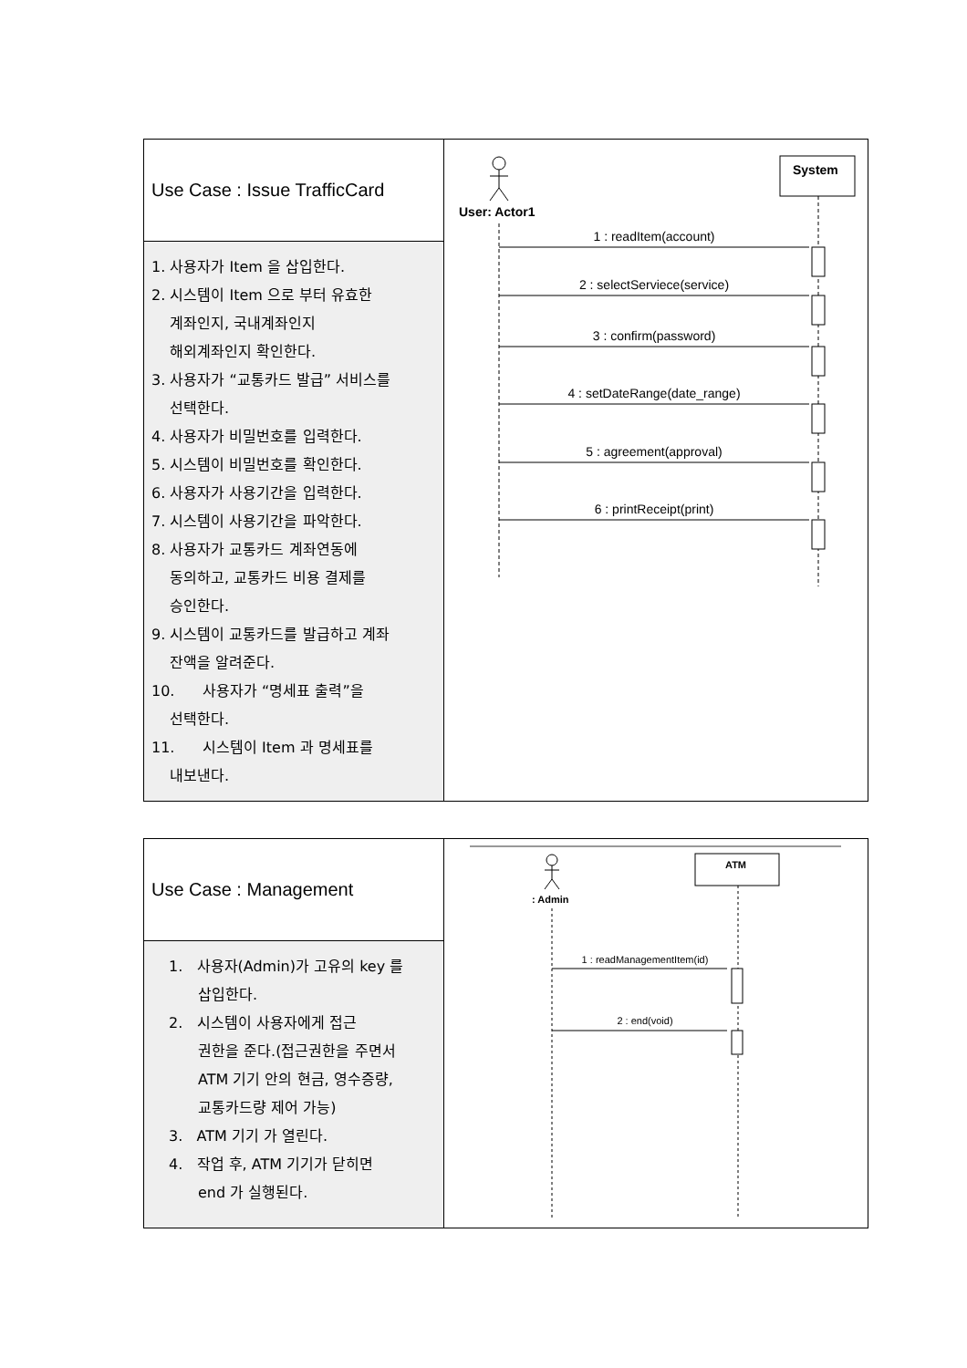| Use Case : Issue TrafficCard | User: Actor1 System 1 : readItem(account) 2 : selectServiece(service) 3 : confirm(password) 4 : setDateRange(date_range) 5 : agreement(approval) 6 : printReceipt(print) |
| 1. 사용자가 Item 을 삽입한다. 2. 시스템이 Item 으로 부터 유효한 계좌인지, 국내계좌인지 해외계좌인지 확인한다. 3. 사용자가 “교통카드 발급” 서비스를 선택한다. 4. 사용자가 비밀번호를 입력한다. 5. 시스템이 비밀번호를 확인한다. 6. 사용자가 사용기간을 입력한다. 7. 시스템이 사용기간을 파악한다. 8. 사용자가 교통카드 계좌연동에 동의하고, 교통카드 비용 결제를 승인한다. 9. 시스템이 교통카드를 발급하고 계좌 잔액을 알려준다. 10. 사용자가 “명세표 출력”을 선택한다. 11. 시스템이 Item 과 명세표를 내보낸다. | |
| Use Case : Management | : Admin ATM 1 : readManagementItem(id) 2 : end(void) |
| 1. 사용자(Admin)가 고유의 key 를 삽입한다. 2. 시스템이 사용자에게 접근 권한을 준다.(접근권한을 주면서 ATM 기기 안의 현금, 영수증량, 교통카드량 제어 가능) 3. ATM 기기 가 열린다. 4. 작업 후, ATM 기기가 닫히면 end 가 실행된다. | |